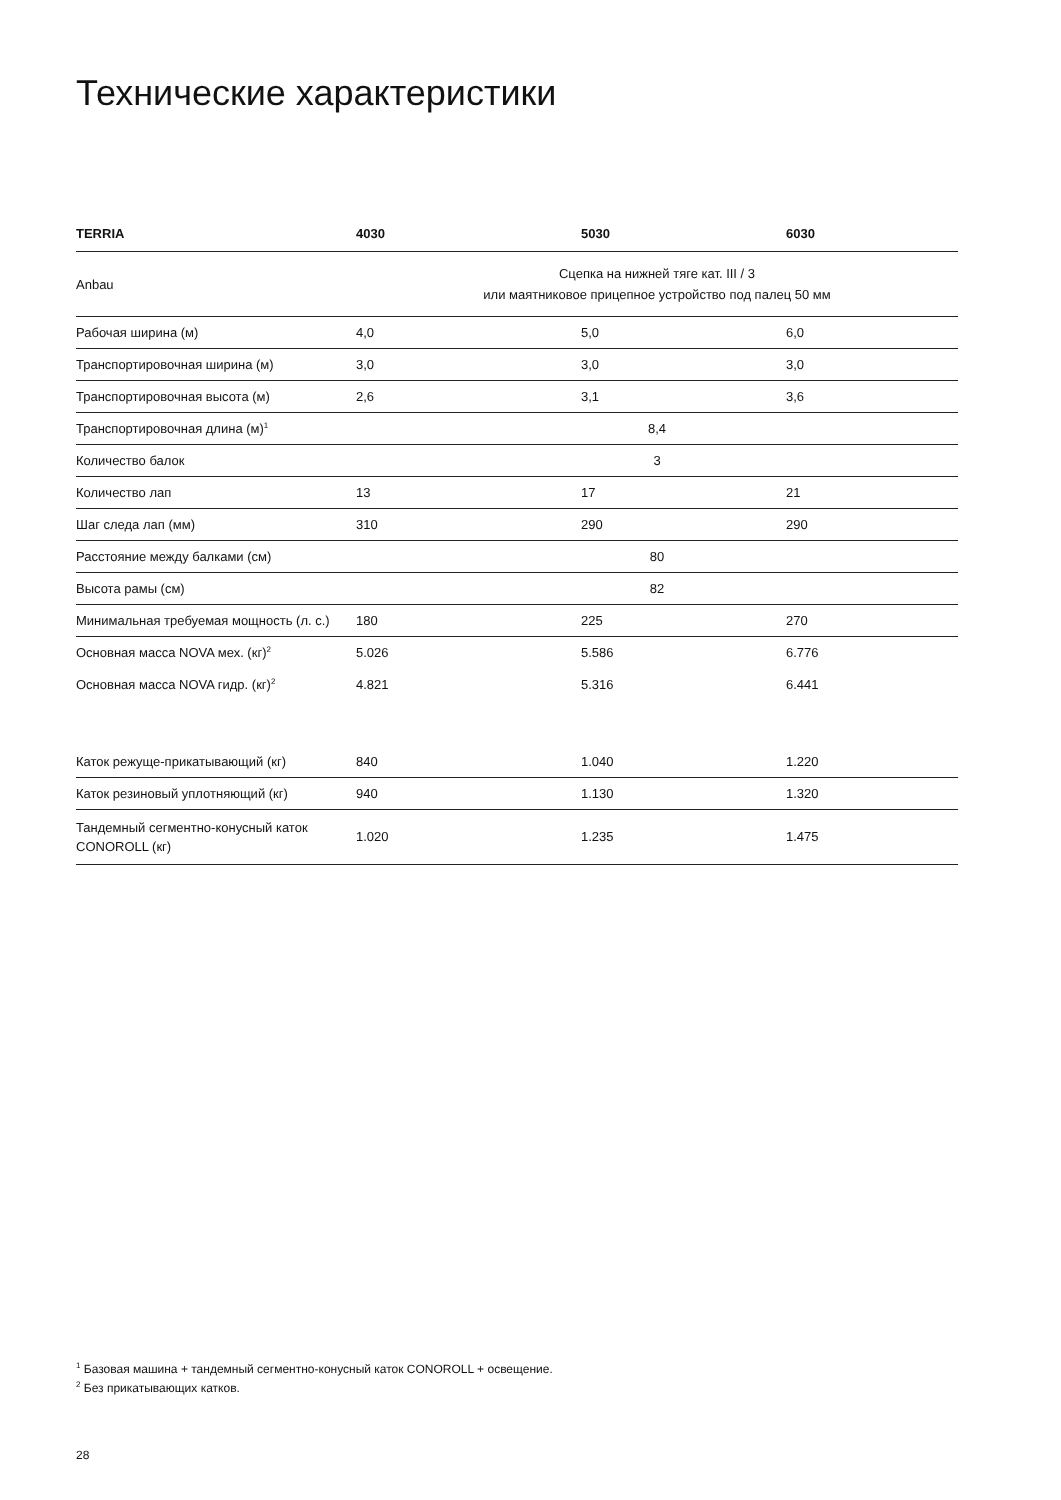Технические характеристики
| TERRIA | 4030 | 5030 | 6030 |
| --- | --- | --- | --- |
| Anbau | Сцепка на нижней тяге кат. III / 3 или маятниковое прицепное устройство под палец 50 мм | | |
| Рабочая ширина (м) | 4,0 | 5,0 | 6,0 |
| Транспортировочная ширина (м) | 3,0 | 3,0 | 3,0 |
| Транспортировочная высота (м) | 2,6 | 3,1 | 3,6 |
| Транспортировочная длина (м)<sup>1</sup> | 8,4 | | |
| Количество балок | 3 | | |
| Количество лап | 13 | 17 | 21 |
| Шаг следа лап (мм) | 310 | 290 | 290 |
| Расстояние между балками (см) | 80 | | |
| Высота рамы (см) | 82 | | |
| Минимальная требуемая мощность (л. с.) | 180 | 225 | 270 |
| Основная масса NOVA мех. (кг)<sup>2</sup> | 5.026 | 5.586 | 6.776 |
| Основная масса NOVA гидр. (кг)<sup>2</sup> | 4.821 | 5.316 | 6.441 |
| Каток режуще-прикатывающий (кг) | 840 | 1.040 | 1.220 |
| Каток резиновый уплотняющий (кг) | 940 | 1.130 | 1.320 |
| Тандемный сегментно-конусный каток CONOROLL (кг) | 1.020 | 1.235 | 1.475 |
<sup>1</sup> Базовая машина + тандемный сегментно-конусный каток CONOROLL + освещение.
<sup>2</sup> Без прикатывающих катков.
28